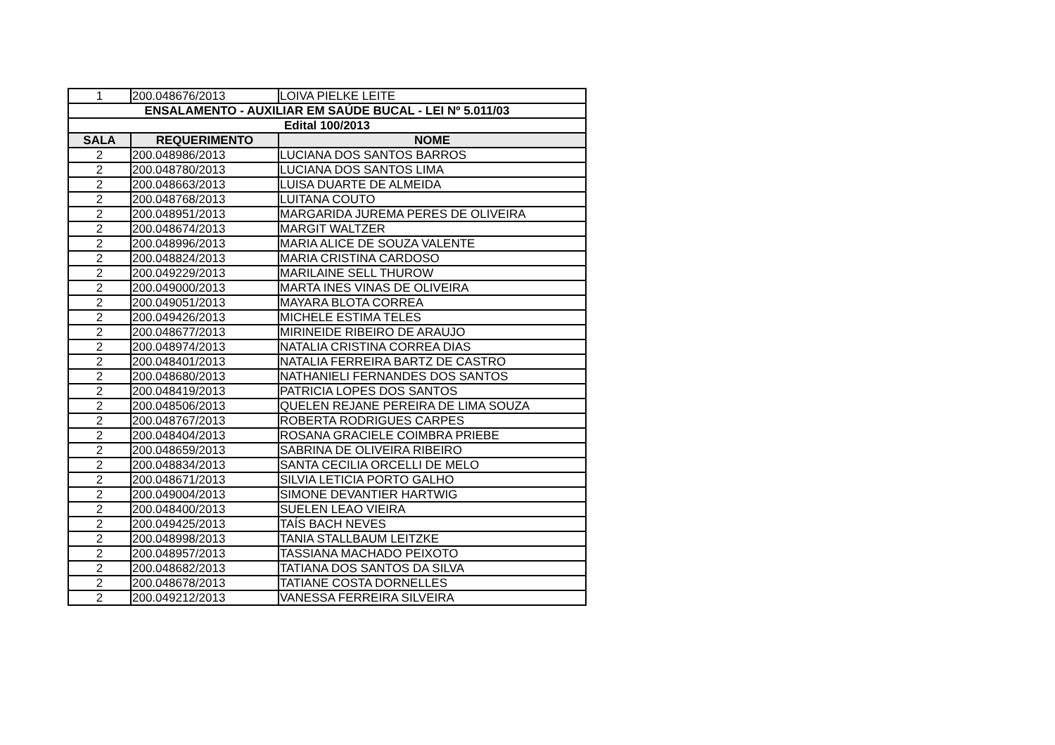| 1 | 200.048676/2013 | LOIVA PIELKE LEITE |
| ENSALAMENTO - AUXILIAR EM SAÚDE BUCAL - LEI Nº 5.011/03 | | |
| Edital 100/2013 | | |
| SALA | REQUERIMENTO | NOME |
| 2 | 200.048986/2013 | LUCIANA DOS SANTOS BARROS |
| 2 | 200.048780/2013 | LUCIANA DOS SANTOS LIMA |
| 2 | 200.048663/2013 | LUISA DUARTE DE ALMEIDA |
| 2 | 200.048768/2013 | LUITANA COUTO |
| 2 | 200.048951/2013 | MARGARIDA JUREMA PERES DE OLIVEIRA |
| 2 | 200.048674/2013 | MARGIT WALTZER |
| 2 | 200.048996/2013 | MARIA ALICE DE SOUZA VALENTE |
| 2 | 200.048824/2013 | MARIA CRISTINA CARDOSO |
| 2 | 200.049229/2013 | MARILAINE SELL THUROW |
| 2 | 200.049000/2013 | MARTA INES VINAS DE OLIVEIRA |
| 2 | 200.049051/2013 | MAYARA BLOTA CORREA |
| 2 | 200.049426/2013 | MICHELE ESTIMA TELES |
| 2 | 200.048677/2013 | MIRINEIDE RIBEIRO DE ARAUJO |
| 2 | 200.048974/2013 | NATALIA CRISTINA CORREA DIAS |
| 2 | 200.048401/2013 | NATALIA FERREIRA BARTZ DE CASTRO |
| 2 | 200.048680/2013 | NATHANIELI FERNANDES DOS SANTOS |
| 2 | 200.048419/2013 | PATRICIA LOPES DOS SANTOS |
| 2 | 200.048506/2013 | QUELEN REJANE PEREIRA DE LIMA SOUZA |
| 2 | 200.048767/2013 | ROBERTA RODRIGUES CARPES |
| 2 | 200.048404/2013 | ROSANA GRACIELE COIMBRA PRIEBE |
| 2 | 200.048659/2013 | SABRINA DE OLIVEIRA RIBEIRO |
| 2 | 200.048834/2013 | SANTA CECILIA ORCELLI DE MELO |
| 2 | 200.048671/2013 | SILVIA LETICIA PORTO GALHO |
| 2 | 200.049004/2013 | SIMONE DEVANTIER HARTWIG |
| 2 | 200.048400/2013 | SUELEN LEAO VIEIRA |
| 2 | 200.049425/2013 | TAÍS BACH NEVES |
| 2 | 200.048998/2013 | TANIA STALLBAUM LEITZKE |
| 2 | 200.048957/2013 | TASSIANA MACHADO PEIXOTO |
| 2 | 200.048682/2013 | TATIANA DOS SANTOS DA SILVA |
| 2 | 200.048678/2013 | TATIANE COSTA DORNELLES |
| 2 | 200.049212/2013 | VANESSA FERREIRA SILVEIRA |